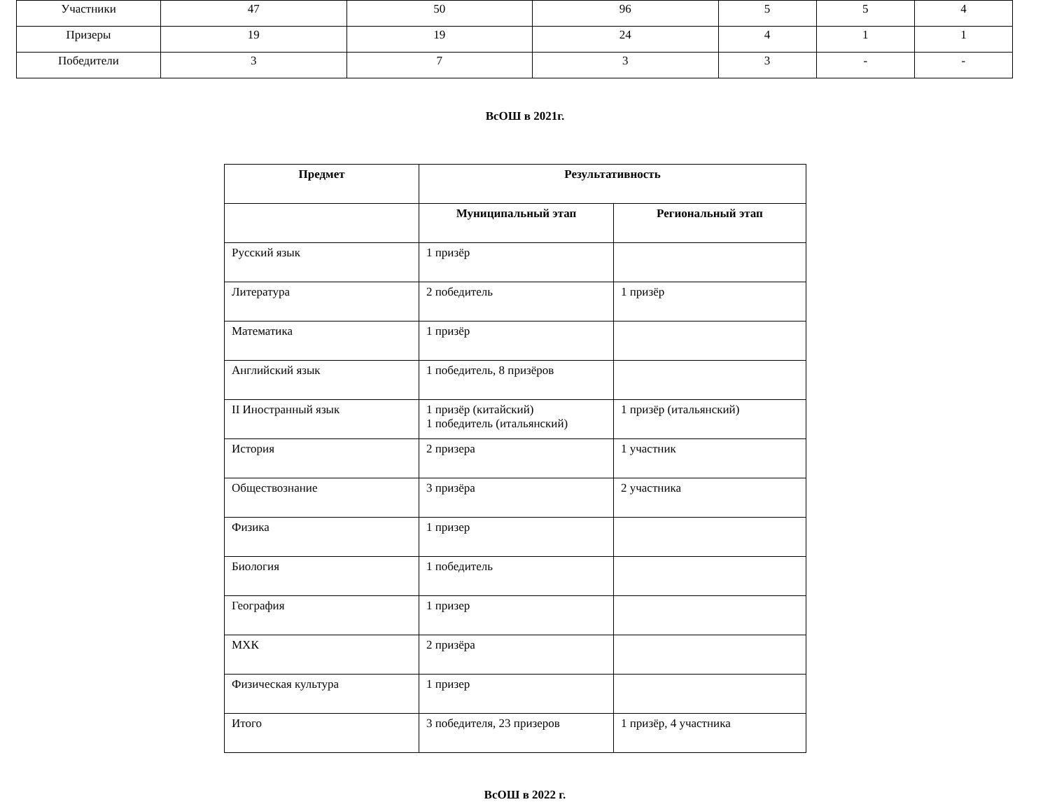| Участники | 47 | 50 | 96 | 5 | 5 | 4 |
| Призеры | 19 | 19 | 24 | 4 | 1 | 1 |
| Победители | 3 | 7 | 3 | 3 | - | - |
ВсОШ в 2021г.
| Предмет | Результативность | |
| --- | --- | --- |
| | Муниципальный этап | Региональный этап |
| Русский язык | 1 призёр | |
| Литература | 2 победитель | 1 призёр |
| Математика | 1 призёр | |
| Английский язык | 1 победитель, 8 призёров | |
| II Иностранный язык | 1 призёр (китайский) 1 победитель (итальянский) | 1 призёр (итальянский) |
| История | 2 призера | 1 участник |
| Обществознание | 3 призёра | 2 участника |
| Физика | 1 призер | |
| Биология | 1 победитель | |
| География | 1 призер | |
| МХК | 2 призёра | |
| Физическая культура | 1 призер | |
| Итого | 3 победителя, 23 призеров | 1 призёр, 4 участника |
ВсОШ в 2022 г.